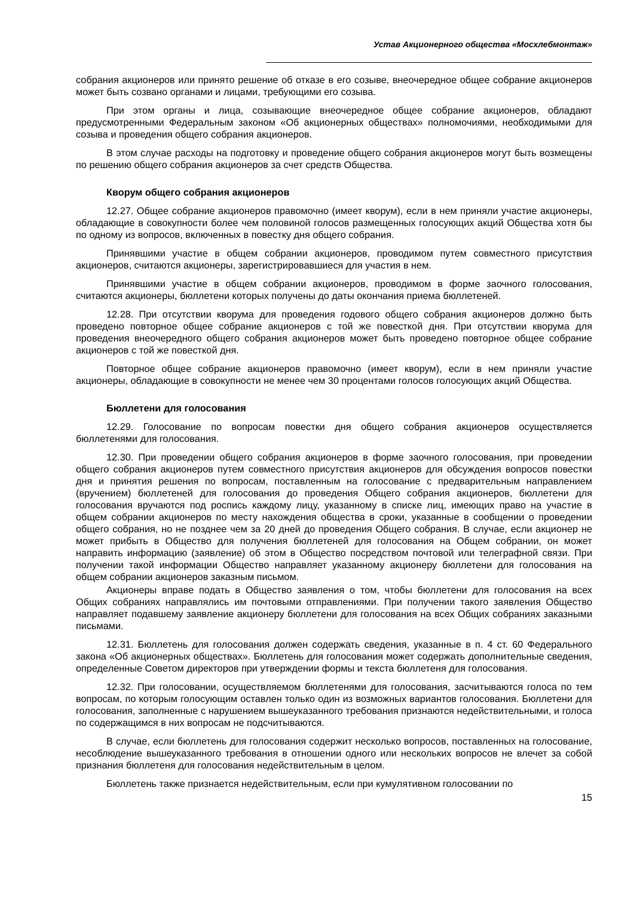Устав Акционерного общества «Мосхлебмонтаж»
собрания акционеров или принято решение об отказе в его созыве, внеочередное общее собрание акционеров может быть созвано органами и лицами, требующими его созыва.
При этом органы и лица, созывающие внеочередное общее собрание акционеров, обладают предусмотренными Федеральным законом «Об акционерных обществах» полномочиями, необходимыми для созыва и проведения общего собрания акционеров.
В этом случае расходы на подготовку и проведение общего собрания акционеров могут быть возмещены по решению общего собрания акционеров за счет средств Общества.
Кворум общего собрания акционеров
12.27. Общее собрание акционеров правомочно (имеет кворум), если в нем приняли участие акционеры, обладающие в совокупности более чем половиной голосов размещенных голосующих акций Общества хотя бы по одному из вопросов, включенных в повестку дня общего собрания.
Принявшими участие в общем собрании акционеров, проводимом путем совместного присутствия акционеров, считаются акционеры, зарегистрировавшиеся для участия в нем.
Принявшими участие в общем собрании акционеров, проводимом в форме заочного голосования, считаются акционеры, бюллетени которых получены до даты окончания приема бюллетеней.
12.28. При отсутствии кворума для проведения годового общего собрания акционеров должно быть проведено повторное общее собрание акционеров с той же повесткой дня. При отсутствии кворума для проведения внеочередного общего собрания акционеров может быть проведено повторное общее собрание акционеров с той же повесткой дня.
Повторное общее собрание акционеров правомочно (имеет кворум), если в нем приняли участие акционеры, обладающие в совокупности не менее чем 30 процентами голосов голосующих акций Общества.
Бюллетени для голосования
12.29. Голосование по вопросам повестки дня общего собрания акционеров осуществляется бюллетенями для голосования.
12.30. При проведении общего собрания акционеров в форме заочного голосования, при проведении общего собрания акционеров путем совместного присутствия акционеров для обсуждения вопросов повестки дня и принятия решения по вопросам, поставленным на голосование с предварительным направлением (вручением) бюллетеней для голосования до проведения Общего собрания акционеров, бюллетени для голосования вручаются под роспись каждому лицу, указанному в списке лиц, имеющих право на участие в общем собрании акционеров по месту нахождения общества в сроки, указанные в сообщении о проведении общего собрания, но не позднее чем за 20 дней до проведения Общего собрания. В случае, если акционер не может прибыть в Общество для получения бюллетеней для голосования на Общем собрании, он может направить информацию (заявление) об этом в Общество посредством почтовой или телеграфной связи. При получении такой информации Общество направляет указанному акционеру бюллетени для голосования на общем собрании акционеров заказным письмом.
Акционеры вправе подать в Общество заявления о том, чтобы бюллетени для голосования на всех Общих собраниях направлялись им почтовыми отправлениями. При получении такого заявления Общество направляет подавшему заявление акционеру бюллетени для голосования на всех Общих собраниях заказными письмами.
12.31. Бюллетень для голосования должен содержать сведения, указанные в п. 4 ст. 60 Федерального закона «Об акционерных обществах». Бюллетень для голосования может содержать дополнительные сведения, определенные Советом директоров при утверждении формы и текста бюллетеня для голосования.
12.32. При голосовании, осуществляемом бюллетенями для голосования, засчитываются голоса по тем вопросам, по которым голосующим оставлен только один из возможных вариантов голосования. Бюллетени для голосования, заполненные с нарушением вышеуказанного требования признаются недействительными, и голоса по содержащимся в них вопросам не подсчитываются.
В случае, если бюллетень для голосования содержит несколько вопросов, поставленных на голосование, несоблюдение вышеуказанного требования в отношении одного или нескольких вопросов не влечет за собой признания бюллетеня для голосования недействительным в целом.
Бюллетень также признается недействительным, если при кумулятивном голосовании по
15